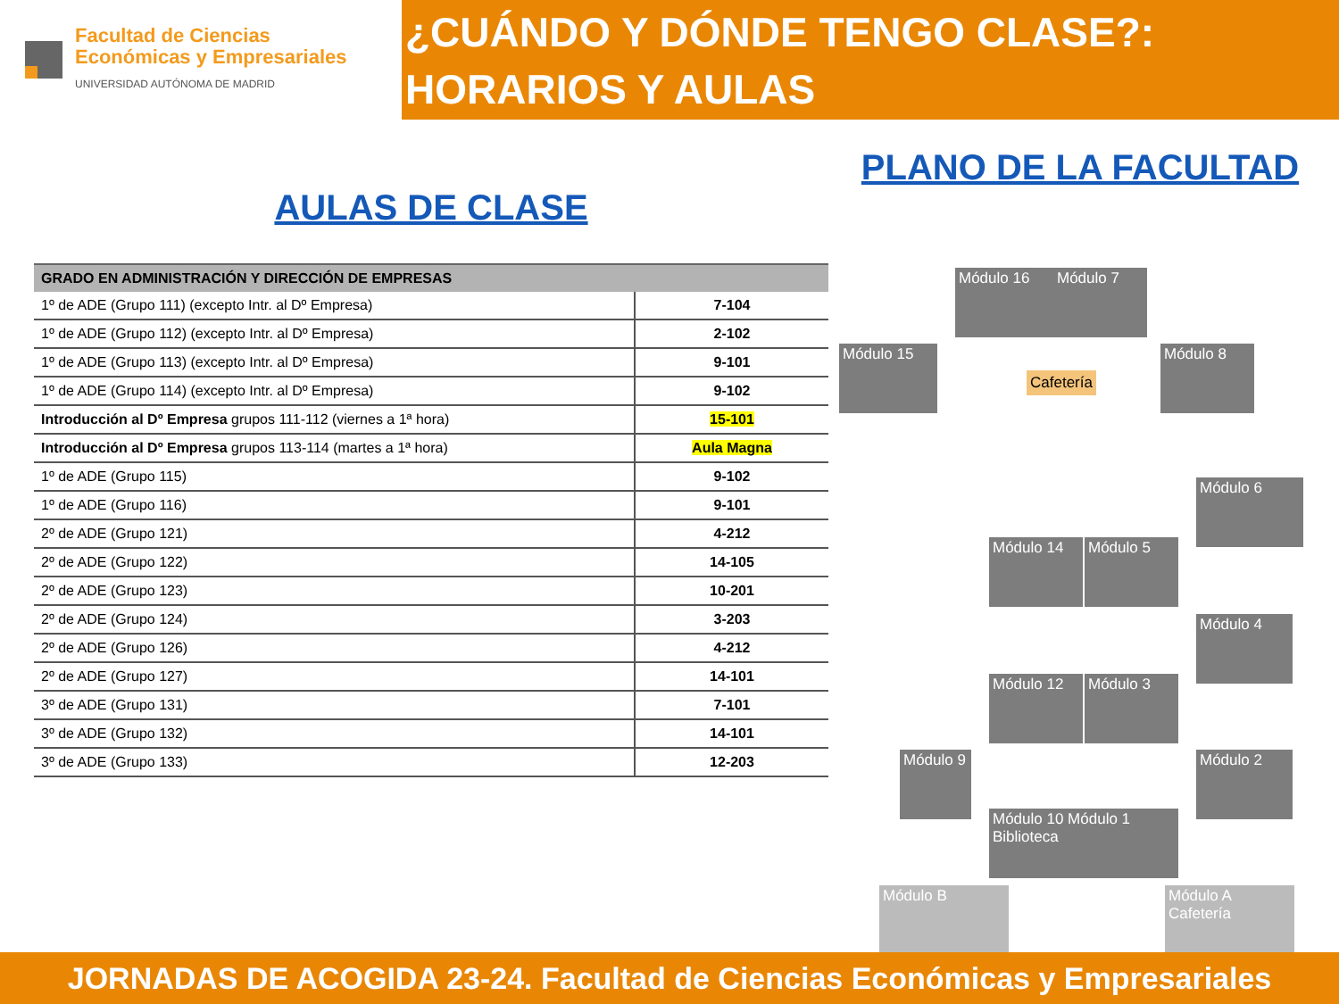Facultad de Ciencias
Económicas y Empresariales
UNIVERSIDAD AUTÓNOMA DE MADRID
¿CUÁNDO Y DÓNDE TENGO CLASE?: HORARIOS Y AULAS
AULAS DE CLASE
| GRADO EN ADMINISTRACIÓN Y DIRECCIÓN DE EMPRESAS | |
| --- | --- |
| 1º de ADE (Grupo 111) (excepto Intr. al Dº Empresa) | 7-104 |
| 1º de ADE (Grupo 112) (excepto Intr. al Dº Empresa) | 2-102 |
| 1º de ADE (Grupo 113) (excepto Intr. al Dº Empresa) | 9-101 |
| 1º de ADE (Grupo 114) (excepto Intr. al Dº Empresa) | 9-102 |
| Introducción al Dº Empresa grupos 111-112 (viernes a 1ª hora) | 15-101 |
| Introducción al Dº Empresa grupos 113-114 (martes a 1ª hora) | Aula Magna |
| 1º de ADE (Grupo 115) | 9-102 |
| 1º de ADE (Grupo 116) | 9-101 |
| 2º de ADE (Grupo 121) | 4-212 |
| 2º de ADE (Grupo 122) | 14-105 |
| 2º de ADE (Grupo 123) | 10-201 |
| 2º de ADE (Grupo 124) | 3-203 |
| 2º de ADE (Grupo 126) | 4-212 |
| 2º de ADE (Grupo 127) | 14-101 |
| 3º de ADE (Grupo 131) | 7-101 |
| 3º de ADE (Grupo 132) | 14-101 |
| 3º de ADE (Grupo 133) | 12-203 |
PLANO DE LA FACULTAD
Módulo 16 Módulo 7
Módulo 15
Cafetería
Módulo 8
Módulo 6
Módulo 14 Módulo 5
Módulo 4
Módulo 12 Módulo 3
Módulo 9
Módulo 2
Módulo 10 Módulo 1
Biblioteca
Módulo B
Módulo A
Cafetería
JORNADAS DE ACOGIDA 23-24. Facultad de Ciencias Económicas y Empresariales